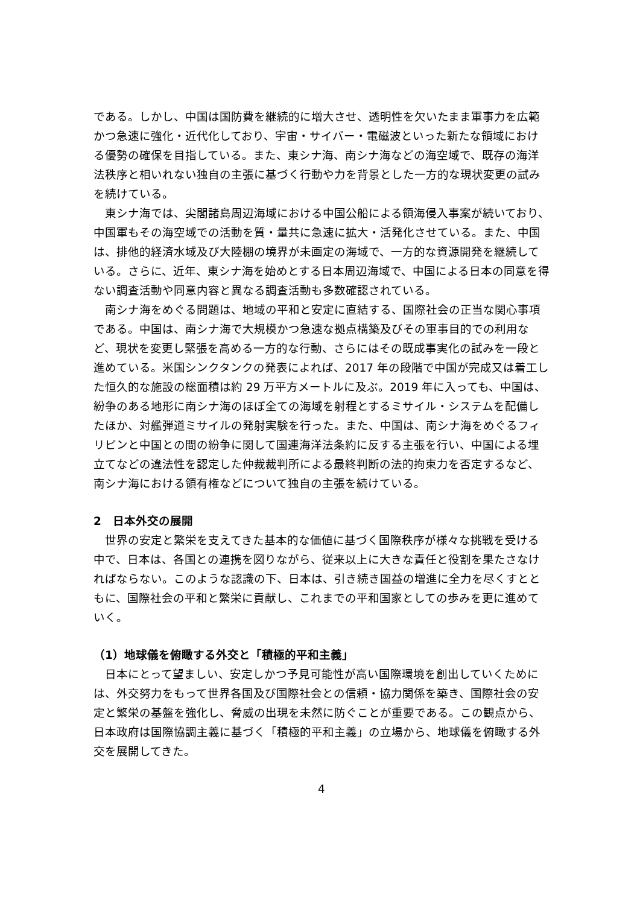である。しかし、中国は国防費を継続的に増大させ、透明性を欠いたまま軍事力を広範かつ急速に強化・近代化しており、宇宙・サイバー・電磁波といった新たな領域における優勢の確保を目指している。また、東シナ海、南シナ海などの海空域で、既存の海洋法秩序と相いれない独自の主張に基づく行動や力を背景とした一方的な現状変更の試みを続けている。
東シナ海では、尖閣諸島周辺海域における中国公船による領海侵入事案が続いており、中国軍もその海空域での活動を質・量共に急速に拡大・活発化させている。また、中国は、排他的経済水域及び大陸棚の境界が未画定の海域で、一方的な資源開発を継続している。さらに、近年、東シナ海を始めとする日本周辺海域で、中国による日本の同意を得ない調査活動や同意内容と異なる調査活動も多数確認されている。
南シナ海をめぐる問題は、地域の平和と安定に直結する、国際社会の正当な関心事項である。中国は、南シナ海で大規模かつ急速な拠点構築及びその軍事目的での利用など、現状を変更し緊張を高める一方的な行動、さらにはその既成事実化の試みを一段と進めている。米国シンクタンクの発表によれば、2017 年の段階で中国が完成又は着工した恒久的な施設の総面積は約 29 万平方メートルに及ぶ。2019 年に入っても、中国は、紛争のある地形に南シナ海のほぼ全ての海域を射程とするミサイル・システムを配備したほか、対艦弾道ミサイルの発射実験を行った。また、中国は、南シナ海をめぐるフィリピンと中国との間の紛争に関して国連海洋法条約に反する主張を行い、中国による埋立てなどの違法性を認定した仲裁裁判所による最終判断の法的拘束力を否定するなど、南シナ海における領有権などについて独自の主張を続けている。
2　日本外交の展開
世界の安定と繁栄を支えてきた基本的な価値に基づく国際秩序が様々な挑戦を受ける中で、日本は、各国との連携を図りながら、従来以上に大きな責任と役割を果たさなければならない。このような認識の下、日本は、引き続き国益の増進に全力を尽くすとともに、国際社会の平和と繁栄に貢献し、これまでの平和国家としての歩みを更に進めていく。
（1）地球儀を俯瞰する外交と「積極的平和主義」
日本にとって望ましい、安定しかつ予見可能性が高い国際環境を創出していくためには、外交努力をもって世界各国及び国際社会との信頼・協力関係を築き、国際社会の安定と繁栄の基盤を強化し、脅威の出現を未然に防ぐことが重要である。この観点から、日本政府は国際協調主義に基づく「積極的平和主義」の立場から、地球儀を俯瞰する外交を展開してきた。
4